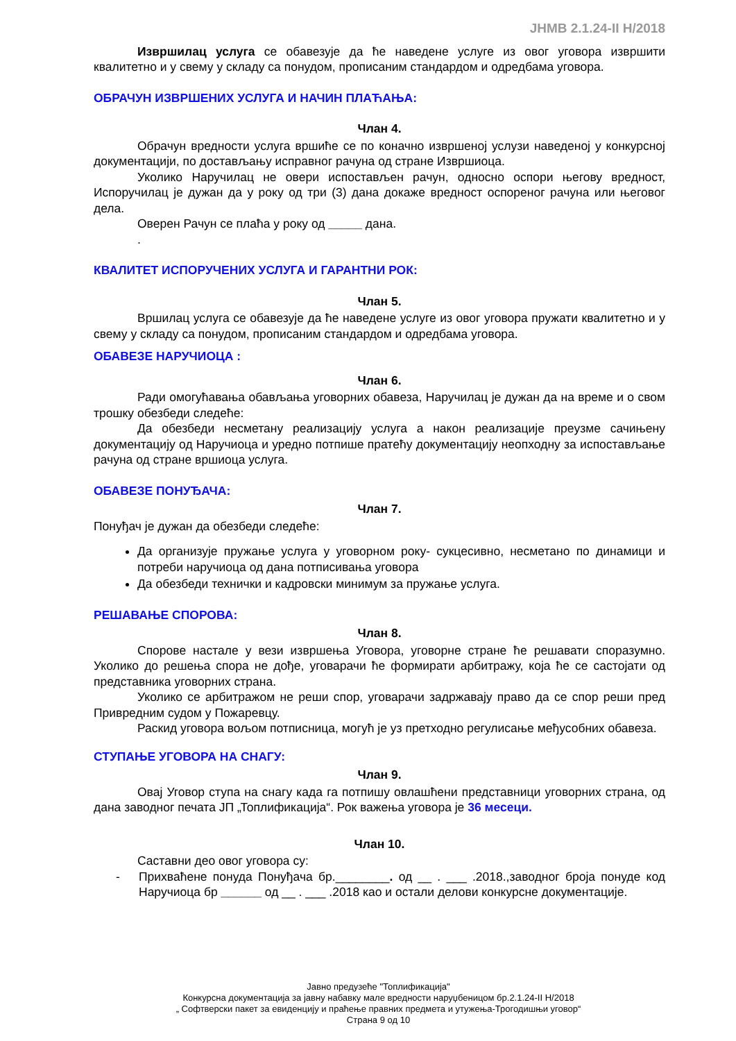ЈНМВ 2.1.24-II Н/2018
Извршилац услуга се обавезује да ће наведене услуге из овог уговора извршити квалитетно и у свему у складу са понудом, прописаним стандардом и одредбама уговора.
ОБРАЧУН ИЗВРШЕНИХ УСЛУГА И НАЧИН ПЛАЋАЊА:
Члан 4.
Обрачун вредности услуга вршиће се по коначно извршеној услузи наведеној у конкурсној документацији, по достављању исправног рачуна од стране Извршиоца.
Уколико Наручилац не овери испостављен рачун, односно оспори његову вредност, Испоручилац је дужан да у року од три (3) дана докаже вредност оспореног рачуна или његовог дела.
Оверен Рачун се плаћа у року од _____ дана.
.
КВАЛИТЕТ ИСПОРУЧЕНИХ УСЛУГА И ГАРАНТНИ РОК:
Члан 5.
Вршилац услуга се обавезује да ће наведене услуге из овог уговора пружати квалитетно и у свему у складу са понудом, прописаним стандардом и одредбама уговора.
ОБАВЕЗЕ НАРУЧИОЦА :
Члан 6.
Ради омогућавања обављања уговорних обавеза, Наручилац је дужан да на време и о свом трошку обезбеди следеће:
Да обезбеди несметану реализацију услуга а након реализације преузме сачињену документацију од Наручиоца и уредно потпише пратећу документацију неопходну за испостављање рачуна од стране вршиоца услуга.
ОБАВЕЗЕ ПОНУЂАЧА:
Члан 7.
Понуђач је дужан да обезбеди следеће:
Да организује пружање услуга у уговорном року- сукцесивно, несметано по динамици и потреби наручиоца од дана потписивања уговора
Да обезбеди технички и кадровски минимум за пружање услуга.
РЕШАВАЊЕ СПОРОВА:
Члан 8.
Спорове настале у вези извршења Уговора, уговорне стране ће решавати споразумно. Уколико до решења спора не дође, уговарачи ће формирати арбитражу, која ће се састојати од представника уговорних страна.
Уколико се арбитражом не реши спор, уговарачи задржавају право да се спор реши пред Привредним судом у Пожаревцу.
Раскид уговора вољом потписница, могућ је уз претходно регулисање међусобних обавеза.
СТУПАЊЕ УГОВОРА НА СНАГУ:
Члан 9.
Овај Уговор ступа на снагу када га потпишу овлашћени представници уговорних страна, од дана заводног печата ЈП „Топлификација“. Рок важења уговора је 36 месеци.
Члан 10.
Саставни део овог уговора су:
- Прихваћене понуда Понуђача бр.________. од __ . ___ .2018.,заводног броја понуде код Наручиоца бр ______ од __ . ___ .2018 као и остали делови конкурсне документације.
Јавно предузеће "Топлификација"
Конкурсна документација за јавну набавку мале вредности наруџбеницом бр.2.1.24-II Н/2018
„ Софтверски пакет за евиденцију и праћење правних предмета и утужења-Трогодишњи уговор“
Страна 9 од 10